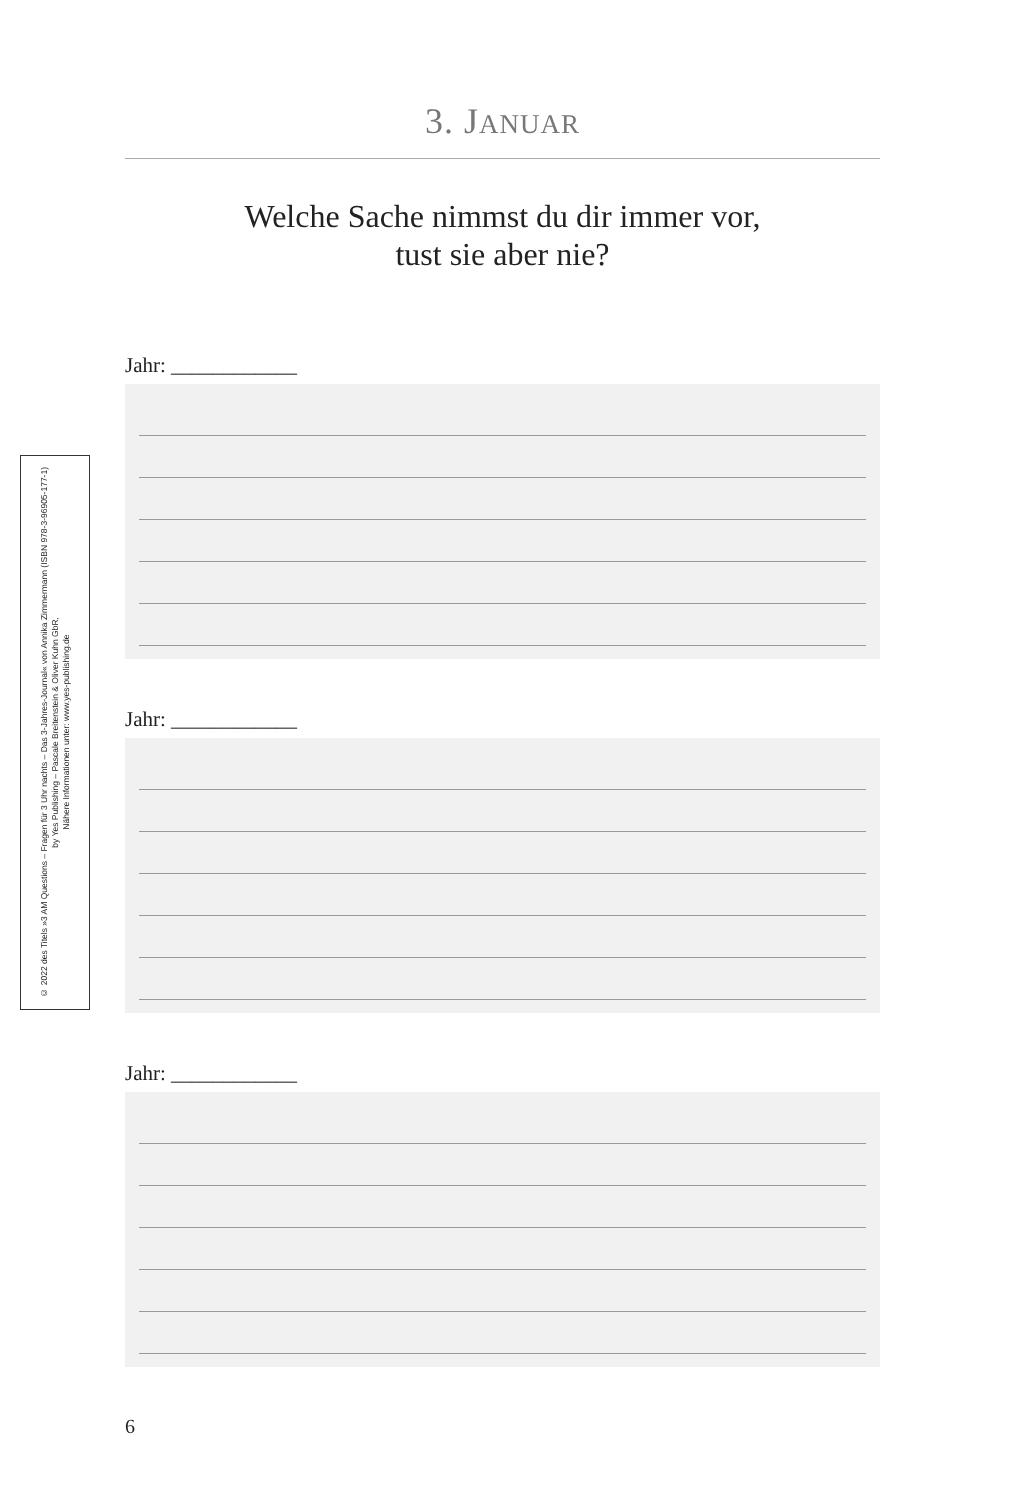© 2022 des Titels »3 AM Questions – Fragen für 3 Uhr nachts – Das 3-Jahres-Journal« von Annika Zimmermann (ISBN 978-3-96905-177-1)
by Yes Publishing – Pascale Breitenstein & Oliver Kuhn GbR,
Nähere Informationen unter: www.yes-publishing.de
3. JANUAR
Welche Sache nimmst du dir immer vor,
tust sie aber nie?
Jahr: ____________
Jahr: ____________
Jahr: ____________
6